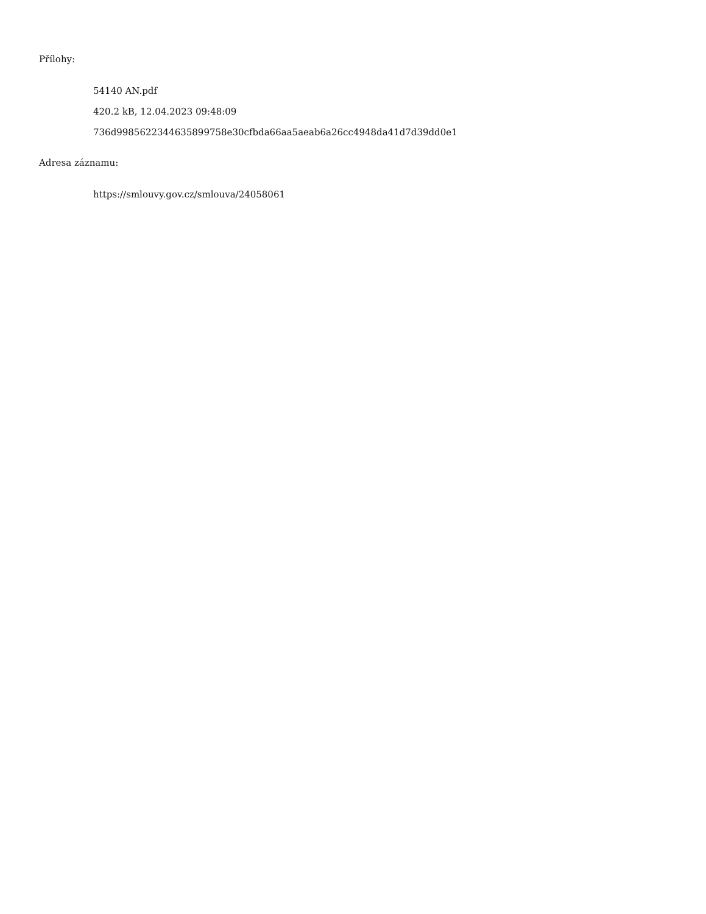Přílohy:
54140 AN.pdf
420.2 kB, 12.04.2023 09:48:09
736d9985622344635899758e30cfbda66aa5aeab6a26cc4948da41d7d39dd0e1
Adresa záznamu:
https://smlouvy.gov.cz/smlouva/24058061